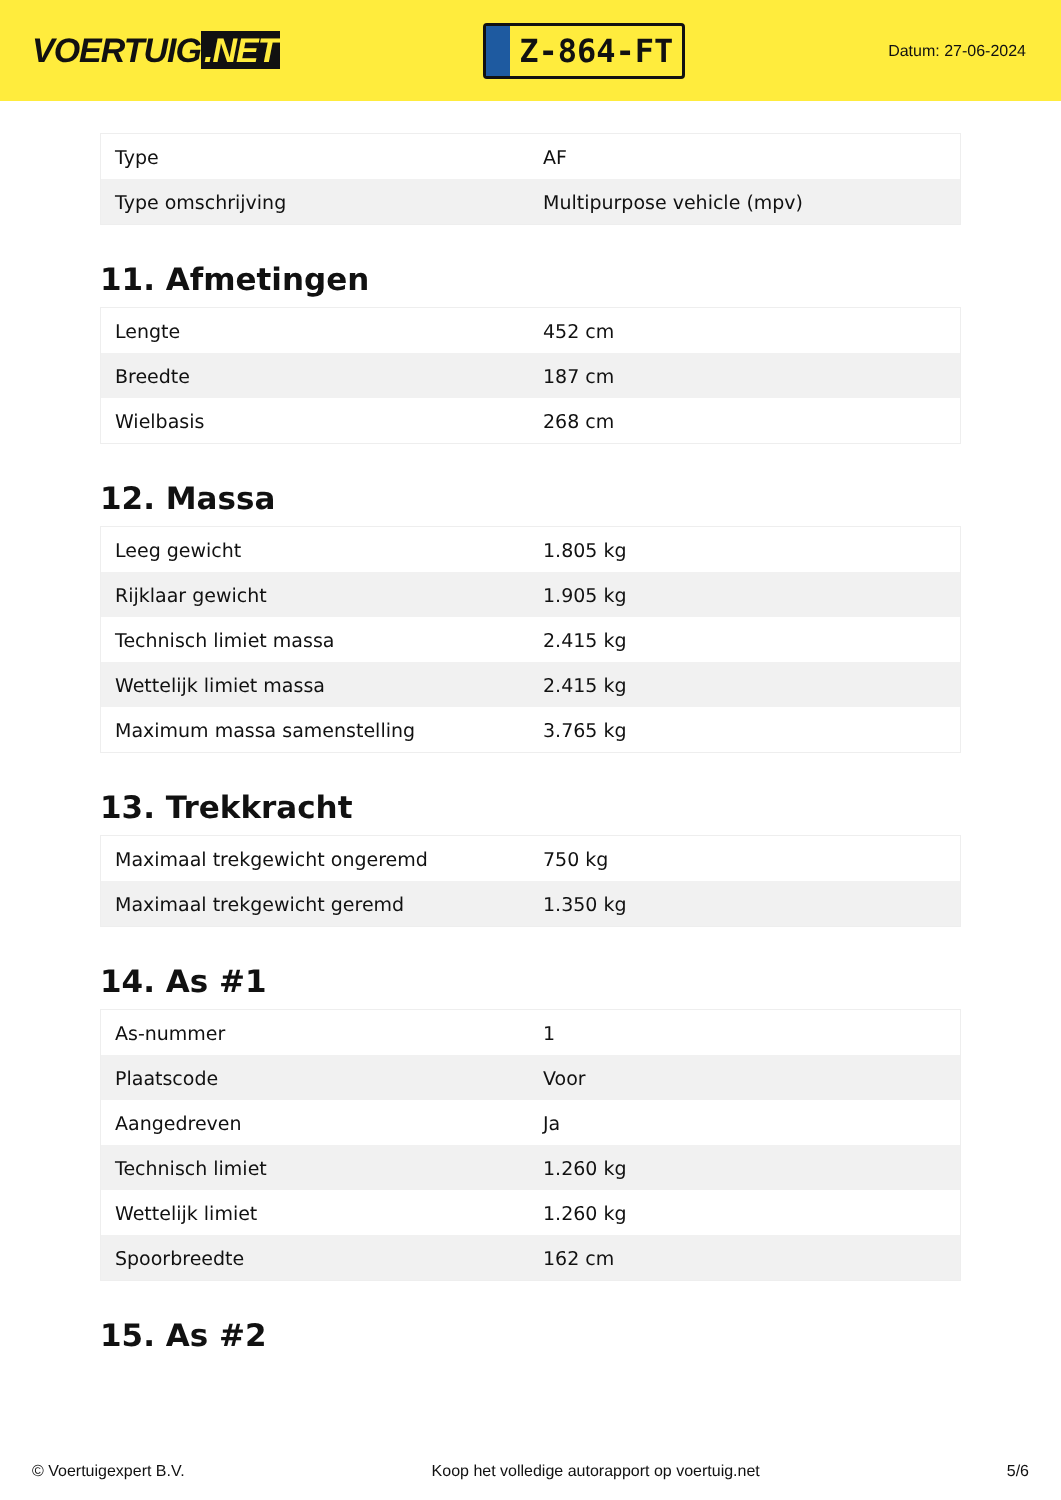VOERTUIG.NET
Z-864-FT
Datum: 27-06-2024
| Type | AF |
| Type omschrijving | Multipurpose vehicle (mpv) |
11. Afmetingen
| Lengte | 452 cm |
| Breedte | 187 cm |
| Wielbasis | 268 cm |
12. Massa
| Leeg gewicht | 1.805 kg |
| Rijklaar gewicht | 1.905 kg |
| Technisch limiet massa | 2.415 kg |
| Wettelijk limiet massa | 2.415 kg |
| Maximum massa samenstelling | 3.765 kg |
13. Trekkracht
| Maximaal trekgewicht ongeremd | 750 kg |
| Maximaal trekgewicht geremd | 1.350 kg |
14. As #1
| As-nummer | 1 |
| Plaatscode | Voor |
| Aangedreven | Ja |
| Technisch limiet | 1.260 kg |
| Wettelijk limiet | 1.260 kg |
| Spoorbreedte | 162 cm |
15. As #2
© Voertuigexpert B.V. Koop het volledige autorapport op voertuig.net 5/6